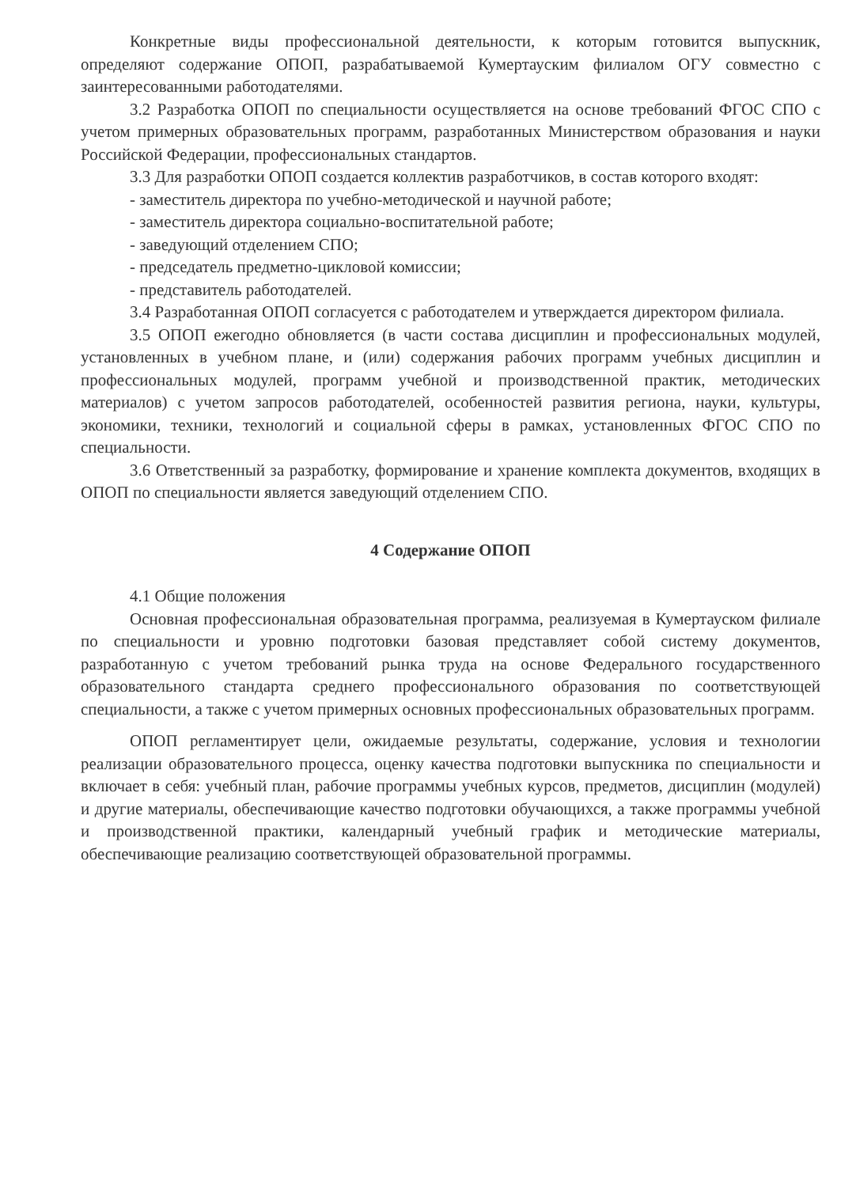Конкретные виды профессиональной деятельности, к которым готовится выпускник, определяют содержание ОПОП, разрабатываемой Кумертауским филиалом ОГУ совместно с заинтересованными работодателями.
3.2 Разработка ОПОП по специальности осуществляется на основе требований ФГОС СПО с учетом примерных образовательных программ, разработанных Министерством образования и науки Российской Федерации, профессиональных стандартов.
3.3 Для разработки ОПОП создается коллектив разработчиков, в состав которого входят:
- заместитель директора по учебно-методической и научной работе;
- заместитель директора социально-воспитательной работе;
- заведующий отделением СПО;
- председатель предметно-цикловой комиссии;
- представитель работодателей.
3.4 Разработанная ОПОП согласуется с работодателем и утверждается директором филиала.
3.5 ОПОП ежегодно обновляется (в части состава дисциплин и профессиональных модулей, установленных в учебном плане, и (или) содержания рабочих программ учебных дисциплин и профессиональных модулей, программ учебной и производственной практик, методических материалов) с учетом запросов работодателей, особенностей развития региона, науки, культуры, экономики, техники, технологий и социальной сферы в рамках, установленных ФГОС СПО по специальности.
3.6 Ответственный за разработку, формирование и хранение комплекта документов, входящих в ОПОП по специальности является заведующий отделением СПО.
4 Содержание ОПОП
4.1 Общие положения
Основная профессиональная образовательная программа, реализуемая в Кумертауском филиале по специальности и уровню подготовки базовая представляет собой систему документов, разработанную с учетом требований рынка труда на основе Федерального государственного образовательного стандарта среднего профессионального образования по соответствующей специальности, а также с учетом примерных основных профессиональных образовательных программ.
ОПОП регламентирует цели, ожидаемые результаты, содержание, условия и технологии реализации образовательного процесса, оценку качества подготовки выпускника по специальности и включает в себя: учебный план, рабочие программы учебных курсов, предметов, дисциплин (модулей) и другие материалы, обеспечивающие качество подготовки обучающихся, а также программы учебной и производственной практики, календарный учебный график и методические материалы, обеспечивающие реализацию соответствующей образовательной программы.